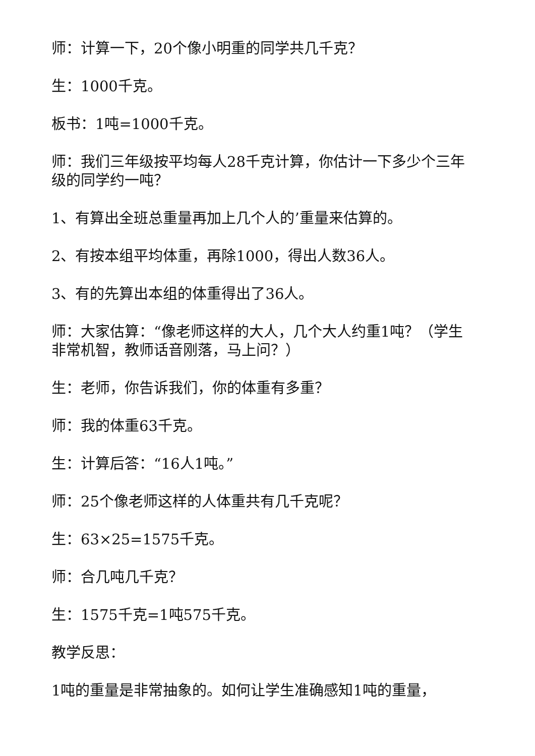师：计算一下，20个像小明重的同学共几千克？
生：1000千克。
板书：1吨=1000千克。
师：我们三年级按平均每人28千克计算，你估计一下多少个三年级的同学约一吨？
1、有算出全班总重量再加上几个人的’重量来估算的。
2、有按本组平均体重，再除1000，得出人数36人。
3、有的先算出本组的体重得出了36人。
师：大家估算：“像老师这样的大人，几个大人约重1吨？（学生非常机智，教师话音刚落，马上问？）
生：老师，你告诉我们，你的体重有多重？
师：我的体重63千克。
生：计算后答：“16人1吨。”
师：25个像老师这样的人体重共有几千克呢？
生：63×25=1575千克。
师：合几吨几千克？
生：1575千克=1吨575千克。
教学反思：
1吨的重量是非常抽象的。如何让学生准确感知1吨的重量，